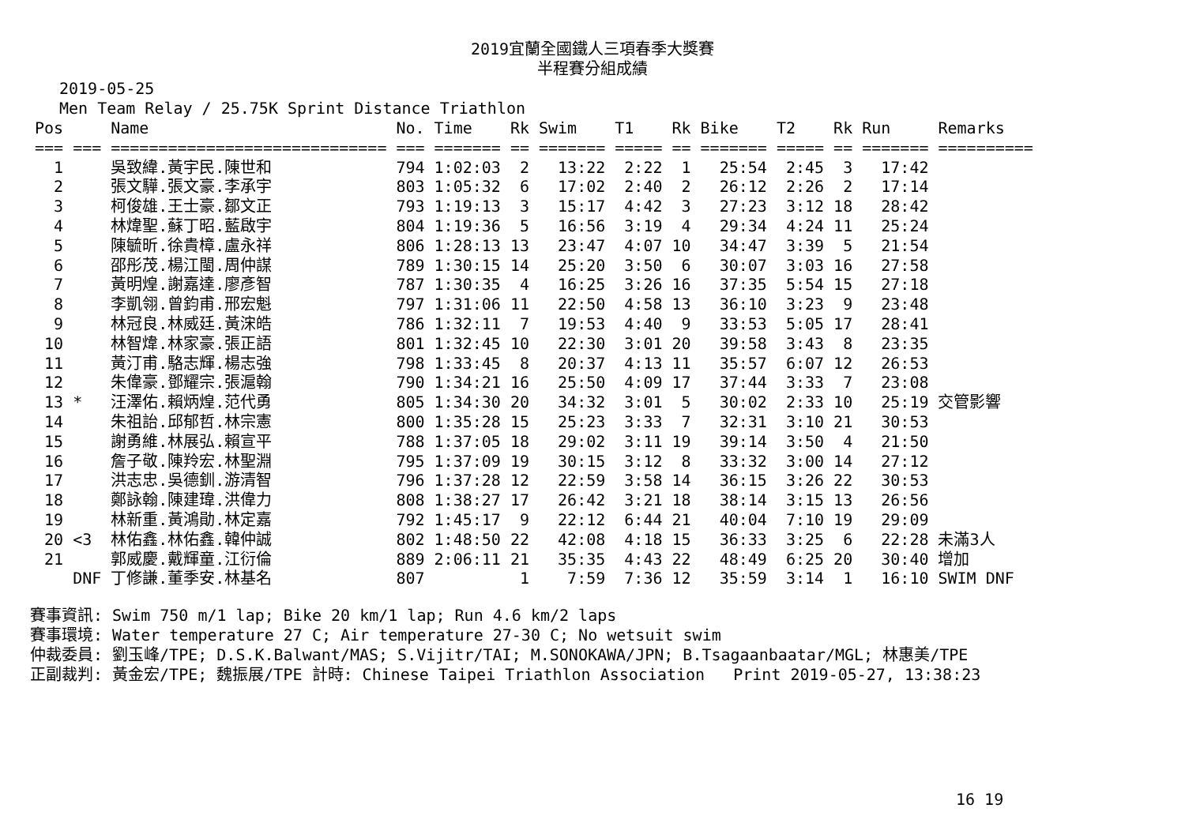2019宜蘭全國鐵人三項春季大獎賽
半程賽分組成績
2019-05-25
Men Team Relay / 25.75K Sprint Distance Triathlon
| Pos | | Name | No. | Time | Rk | Swim | T1 | Rk | Bike | T2 | Rk | Run | Remarks |
| --- | --- | --- | --- | --- | --- | --- | --- | --- | --- | --- | --- | --- | --- |
| === | === | ============================= | === | ======= | == | ======= | ===== | == | ======= | ===== | == | ======= | ========== |
| 1 | | 吳致緯.黃宇民.陳世和 | 794 | 1:02:03 | 2 | 13:22 | 2:22 | 1 | 25:54 | 2:45 | 3 | 17:42 | |
| 2 | | 張文驊.張文豪.李承宇 | 803 | 1:05:32 | 6 | 17:02 | 2:40 | 2 | 26:12 | 2:26 | 2 | 17:14 | |
| 3 | | 柯俊雄.王士豪.鄒文正 | 793 | 1:19:13 | 3 | 15:17 | 4:42 | 3 | 27:23 | 3:12 | 18 | 28:42 | |
| 4 | | 林煒聖.蘇丁昭.藍啟宇 | 804 | 1:19:36 | 5 | 16:56 | 3:19 | 4 | 29:34 | 4:24 | 11 | 25:24 | |
| 5 | | 陳毓昕.徐貴樟.盧永祥 | 806 | 1:28:13 | 13 | 23:47 | 4:07 | 10 | 34:47 | 3:39 | 5 | 21:54 | |
| 6 | | 邵彤茂.楊江閩.周仲謀 | 789 | 1:30:15 | 14 | 25:20 | 3:50 | 6 | 30:07 | 3:03 | 16 | 27:58 | |
| 7 | | 黃明煌.謝嘉達.廖彥智 | 787 | 1:30:35 | 4 | 16:25 | 3:26 | 16 | 37:35 | 5:54 | 15 | 27:18 | |
| 8 | | 李凱翎.曾鈞甫.邢宏魁 | 797 | 1:31:06 | 11 | 22:50 | 4:58 | 13 | 36:10 | 3:23 | 9 | 23:48 | |
| 9 | | 林冠良.林威廷.黃浨皓 | 786 | 1:32:11 | 7 | 19:53 | 4:40 | 9 | 33:53 | 5:05 | 17 | 28:41 | |
| 10 | | 林智煒.林家豪.張正語 | 801 | 1:32:45 | 10 | 22:30 | 3:01 | 20 | 39:58 | 3:43 | 8 | 23:35 | |
| 11 | | 黃汀甫.駱志輝.楊志強 | 798 | 1:33:45 | 8 | 20:37 | 4:13 | 11 | 35:57 | 6:07 | 12 | 26:53 | |
| 12 | | 朱偉豪.鄧耀宗.張滬翰 | 790 | 1:34:21 | 16 | 25:50 | 4:09 | 17 | 37:44 | 3:33 | 7 | 23:08 | |
| 13 | * | 汪澤佑.賴炳煌.范代勇 | 805 | 1:34:30 | 20 | 34:32 | 3:01 | 5 | 30:02 | 2:33 | 10 | 25:19 | 交管影響 |
| 14 | | 朱祖詒.邱郁哲.林宗憲 | 800 | 1:35:28 | 15 | 25:23 | 3:33 | 7 | 32:31 | 3:10 | 21 | 30:53 | |
| 15 | | 謝勇維.林展弘.賴宣平 | 788 | 1:37:05 | 18 | 29:02 | 3:11 | 19 | 39:14 | 3:50 | 4 | 21:50 | |
| 16 | | 詹子敬.陳羚宏.林聖淵 | 795 | 1:37:09 | 19 | 30:15 | 3:12 | 8 | 33:32 | 3:00 | 14 | 27:12 | |
| 17 | | 洪志忠.吳德釧.游清智 | 796 | 1:37:28 | 12 | 22:59 | 3:58 | 14 | 36:15 | 3:26 | 22 | 30:53 | |
| 18 | | 鄭詠翰.陳建瑋.洪偉力 | 808 | 1:38:27 | 17 | 26:42 | 3:21 | 18 | 38:14 | 3:15 | 13 | 26:56 | |
| 19 | | 林新重.黃鴻勛.林定嘉 | 792 | 1:45:17 | 9 | 22:12 | 6:44 | 21 | 40:04 | 7:10 | 19 | 29:09 | |
| 20 | <3 | 林佑鑫.林佑鑫.韓仲誠 | 802 | 1:48:50 | 22 | 42:08 | 4:18 | 15 | 36:33 | 3:25 | 6 | 22:28 | 未滿3人 |
| 21 | | 郭威慶.戴輝童.江衍倫 | 889 | 2:06:11 | 21 | 35:35 | 4:43 | 22 | 48:49 | 6:25 | 20 | 30:40 | 增加 |
| DNF | | 丁修謙.董季安.林基名 | 807 | | 1 | 7:59 | 7:36 | 12 | 35:59 | 3:14 | 1 | 16:10 | SWIM DNF |
賽事資訊: Swim 750 m/1 lap; Bike 20 km/1 lap; Run 4.6 km/2 laps
賽事環境: Water temperature 27 C; Air temperature 27-30 C; No wetsuit swim
仲裁委員: 劉玉峰/TPE; D.S.K.Balwant/MAS; S.Vijitr/TAI; M.SONOKAWA/JPN; B.Tsagaanbaatar/MGL; 林惠美/TPE
正副裁判: 黃金宏/TPE; 魏振展/TPE 計時: Chinese Taipei Triathlon Association Print 2019-05-27, 13:38:23
16 19